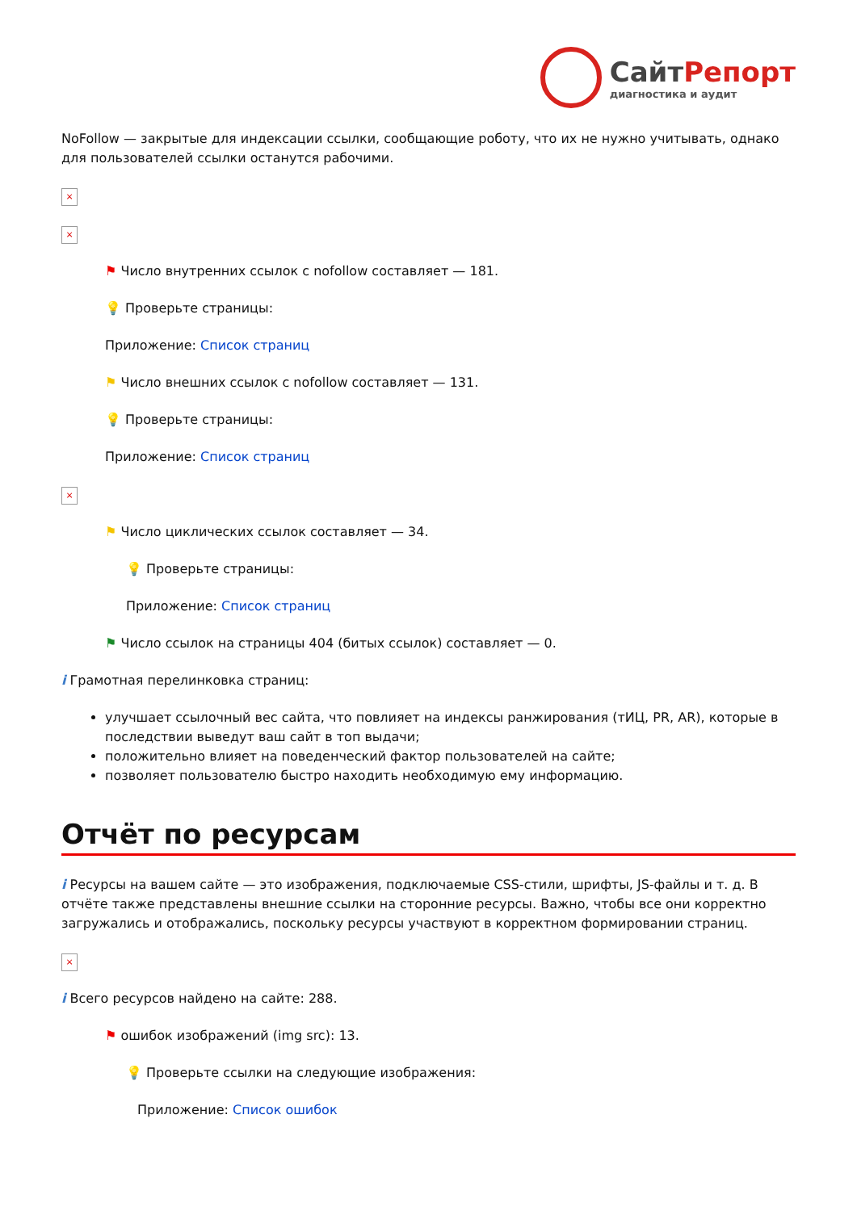СайтРепорт
диагностика и аудит
NoFollow — закрытые для индексации ссылки, сообщающие роботу, что их не нужно учитывать, однако для пользователей ссылки останутся рабочими.
×
×
⚑ Число внутренних ссылок с nofollow составляет — 181.
💡 Проверьте страницы:
Приложение: Список страниц
⚑ Число внешних ссылок с nofollow составляет — 131.
💡 Проверьте страницы:
Приложение: Список страниц
×
⚑ Число циклических ссылок составляет — 34.
💡 Проверьте страницы:
Приложение: Список страниц
⚑ Число ссылок на страницы 404 (битых ссылок) составляет — 0.
i Грамотная перелинковка страниц:
улучшает ссылочный вес сайта, что повлияет на индексы ранжирования (тИЦ, PR, AR), которые в последствии выведут ваш сайт в топ выдачи;
положительно влияет на поведенческий фактор пользователей на сайте;
позволяет пользователю быстро находить необходимую ему информацию.
Отчёт по ресурсам
i Ресурсы на вашем сайте — это изображения, подключаемые CSS-стили, шрифты, JS-файлы и т. д. В отчёте также представлены внешние ссылки на сторонние ресурсы. Важно, чтобы все они корректно загружались и отображались, поскольку ресурсы участвуют в корректном формировании страниц.
×
i Всего ресурсов найдено на сайте: 288.
⚑ ошибок изображений (img src): 13.
💡 Проверьте ссылки на следующие изображения:
Приложение: Список ошибок